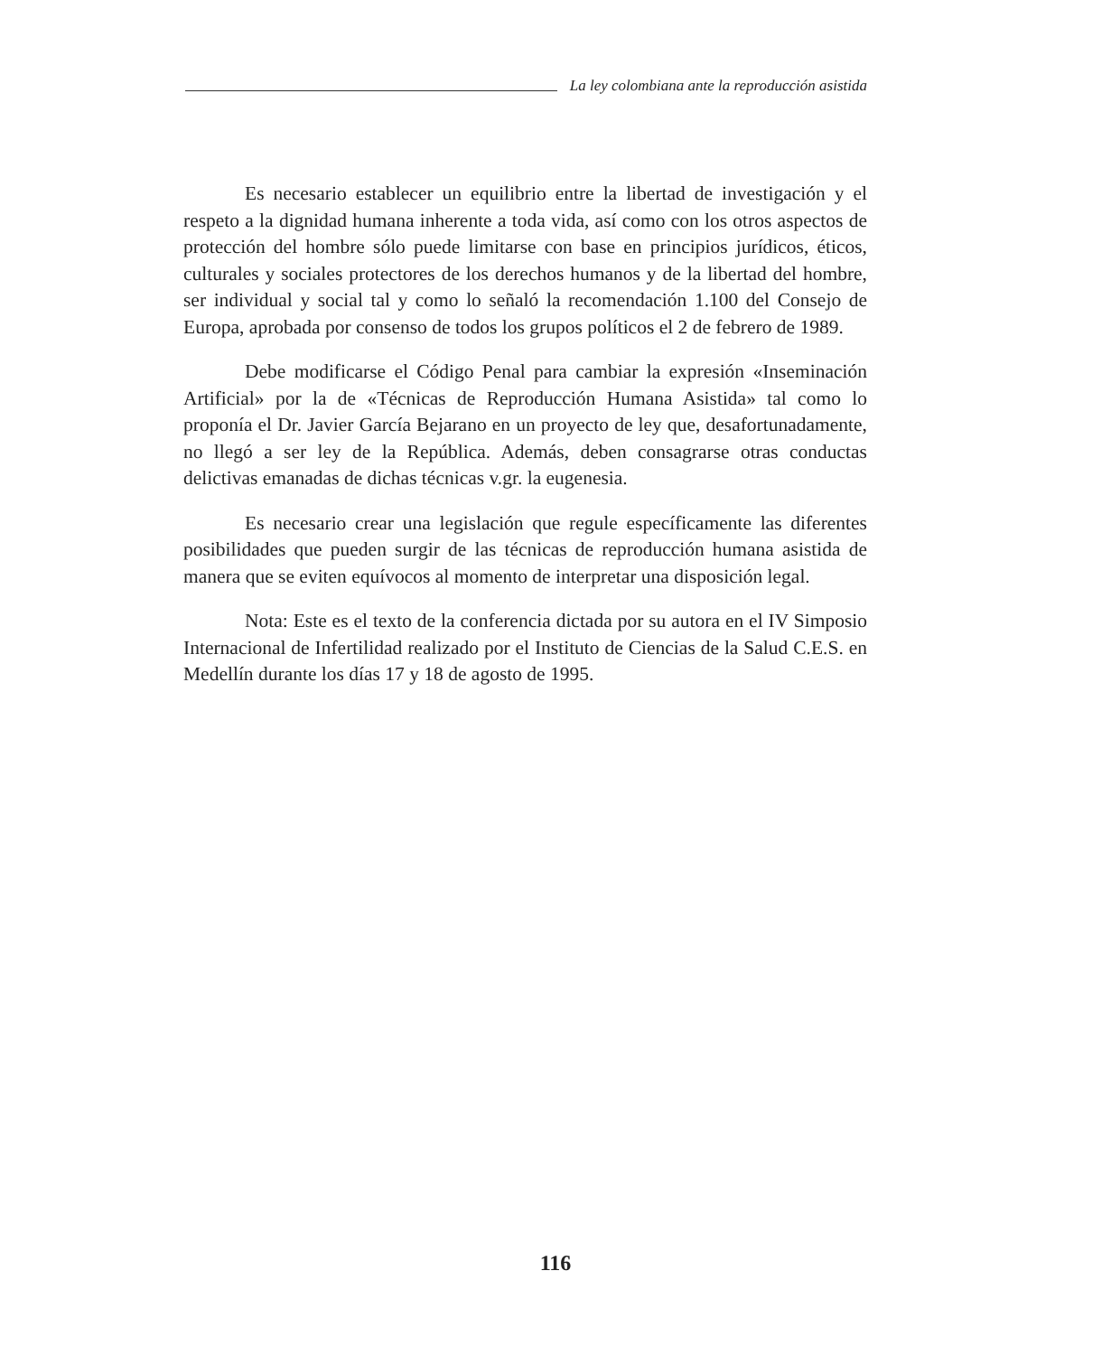La ley colombiana ante la reproducción asistida
Es necesario establecer un equilibrio entre la libertad de investigación y el respeto a la dignidad humana inherente a toda vida, así como con los otros aspectos de protección del hombre sólo puede limitarse con base en principios jurídicos, éticos, culturales y sociales protectores de los derechos humanos y de la libertad del hombre, ser individual y social tal y como lo señaló la recomendación 1.100 del Consejo de Europa, aprobada por consenso de todos los grupos políticos el 2 de febrero de 1989.
Debe modificarse el Código Penal para cambiar la expresión «Inseminación Artificial» por la de «Técnicas de Reproducción Humana Asistida» tal como lo proponía el Dr. Javier García Bejarano en un proyecto de ley que, desafortunadamente, no llegó a ser ley de la República. Además, deben consagrarse otras conductas delictivas emanadas de dichas técnicas v.gr. la eugenesia.
Es necesario crear una legislación que regule específicamente las diferentes posibilidades que pueden surgir de las técnicas de reproducción humana asistida de manera que se eviten equívocos al momento de interpretar una disposición legal.
Nota: Este es el texto de la conferencia dictada por su autora en el IV Simposio Internacional de Infertilidad realizado por el Instituto de Ciencias de la Salud C.E.S. en Medellín durante los días 17 y 18 de agosto de 1995.
116